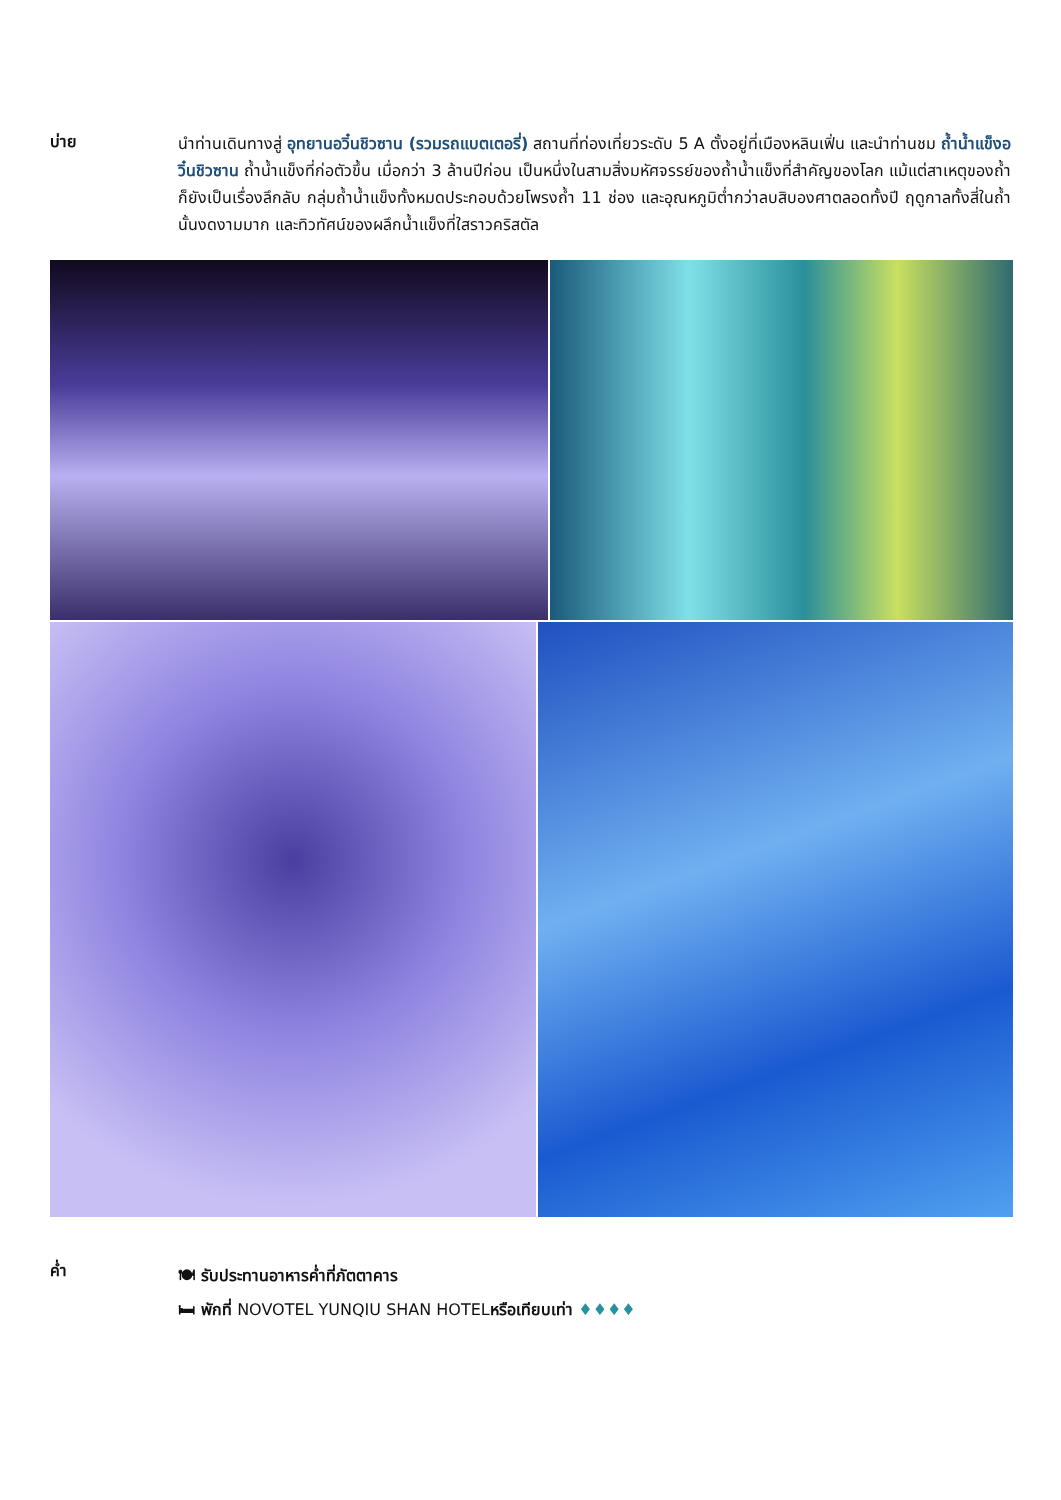บ่าย
นำท่านเดินทางสู่ อุทยานอวิ๋นชิวซาน (รวมรถแบตเตอรี่) สถานที่ท่องเที่ยวระดับ 5 A ตั้งอยู่ที่เมืองหลินเฟิ่น และนำท่านชม ถ้ำน้ำแข็งอวิ๋นชิวซาน ถ้ำน้ำแข็งที่ก่อตัวขึ้น เมื่อกว่า 3 ล้านปีก่อน เป็นหนึ่งในสามสิ่งมหัศจรรย์ของถ้ำน้ำแข็งที่สำคัญของโลก แม้แต่สาเหตุของถ้ำก็ยังเป็นเรื่องลึกลับ กลุ่มถ้ำน้ำแข็งทั้งหมดประกอบด้วยโพรงถ้ำ 11 ช่อง และอุณหภูมิต่ำกว่าลบสิบองศาตลอดทั้งปี ฤดูกาลทั้งสี่ในถ้ำนั้นงดงามมาก และทิวทัศน์ของผลึกน้ำแข็งที่ใสราวคริสตัล
ค่ำ
🍽 รับประทานอาหารค่ำที่ภัตตาคาร
🛏 พักที่ NOVOTEL YUNQIU SHAN HOTELหรือเทียบเท่า ♦♦♦♦